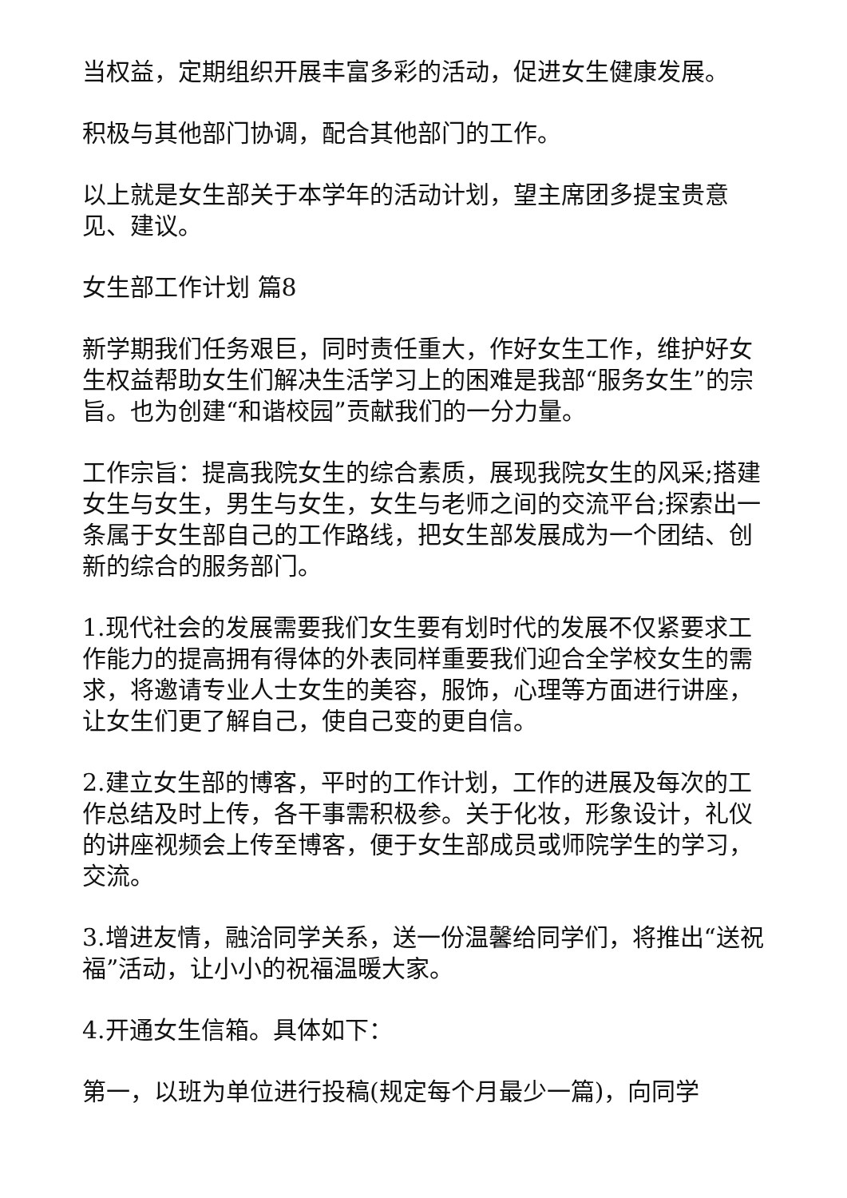当权益，定期组织开展丰富多彩的活动，促进女生健康发展。
积极与其他部门协调，配合其他部门的工作。
以上就是女生部关于本学年的活动计划，望主席团多提宝贵意见、建议。
女生部工作计划 篇8
新学期我们任务艰巨，同时责任重大，作好女生工作，维护好女生权益帮助女生们解决生活学习上的困难是我部“服务女生”的宗旨。也为创建“和谐校园”贡献我们的一分力量。
工作宗旨：提高我院女生的综合素质，展现我院女生的风采;搭建女生与女生，男生与女生，女生与老师之间的交流平台;探索出一条属于女生部自己的工作路线，把女生部发展成为一个团结、创新的综合的服务部门。
1.现代社会的发展需要我们女生要有划时代的发展不仅紧要求工作能力的提高拥有得体的外表同样重要我们迎合全学校女生的需求，将邀请专业人士女生的美容，服饰，心理等方面进行讲座，让女生们更了解自己，使自己变的更自信。
2.建立女生部的博客，平时的工作计划，工作的进展及每次的工作总结及时上传，各干事需积极参。关于化妆，形象设计，礼仪的讲座视频会上传至博客，便于女生部成员或师院学生的学习，交流。
3.增进友情，融洽同学关系，送一份温馨给同学们，将推出“送祝福”活动，让小小的祝福温暖大家。
4.开通女生信箱。具体如下：
第一，以班为单位进行投稿(规定每个月最少一篇)，向同学